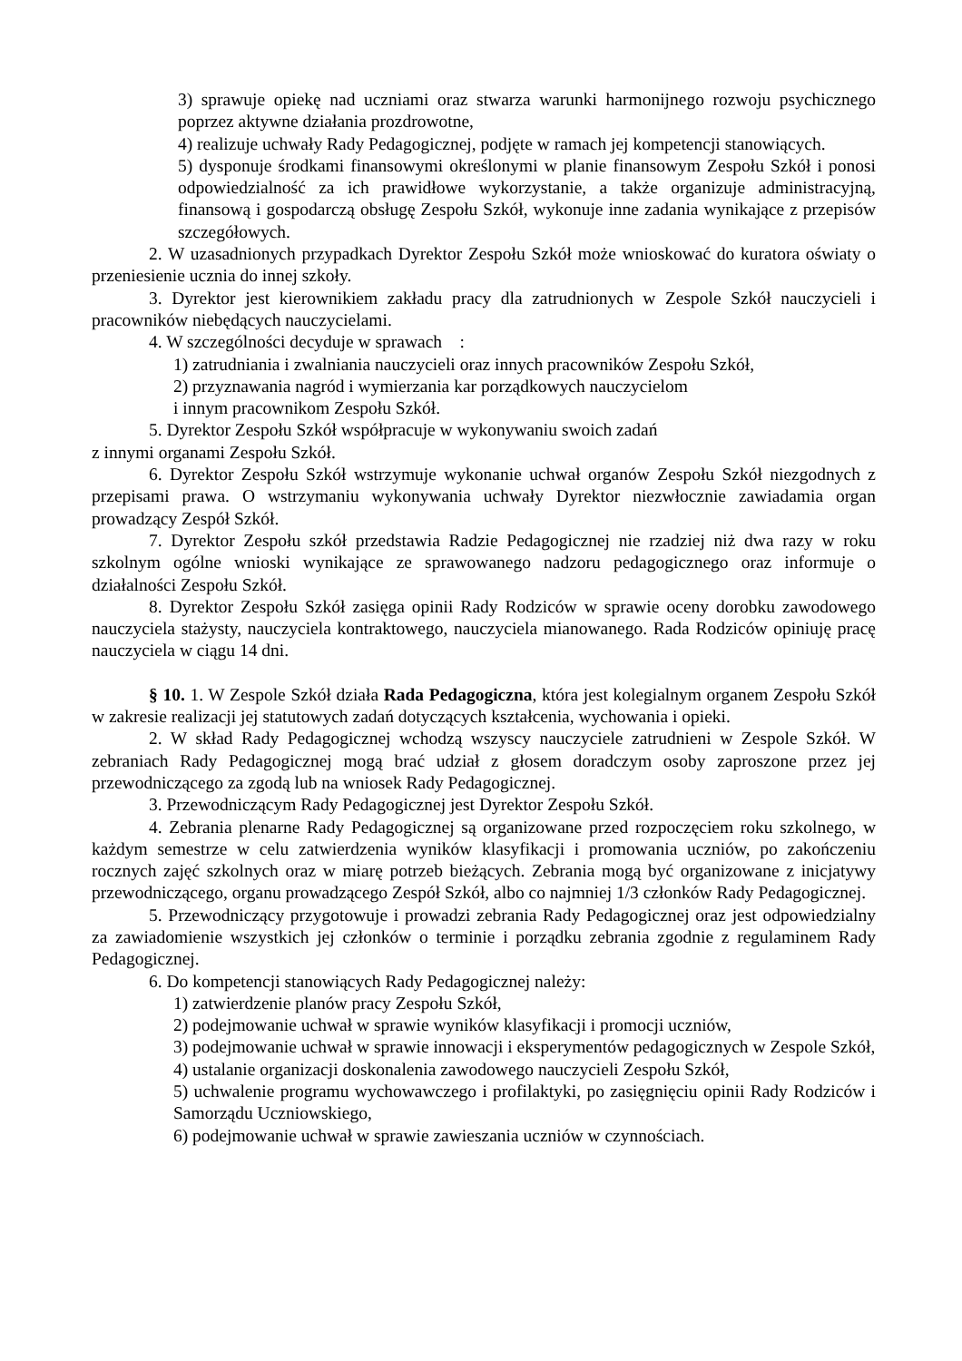3) sprawuje opiekę nad uczniami oraz stwarza warunki harmonijnego rozwoju psychicznego poprzez aktywne działania prozdrowotne,
4) realizuje uchwały Rady Pedagogicznej, podjęte w ramach jej kompetencji stanowiących.
5) dysponuje środkami finansowymi określonymi w planie finansowym Zespołu Szkół i ponosi odpowiedzialność za ich prawidłowe wykorzystanie, a także organizuje administracyjną, finansową i gospodarczą obsługę Zespołu Szkół, wykonuje inne zadania wynikające z przepisów szczegółowych.
2. W uzasadnionych przypadkach Dyrektor Zespołu Szkół może wnioskować do kuratora oświaty o przeniesienie ucznia do innej szkoły.
3. Dyrektor jest kierownikiem zakładu pracy dla zatrudnionych w Zespole Szkół nauczycieli i pracowników niebędących nauczycielami.
4. W szczególności decyduje w sprawach :
1) zatrudniania i zwalniania nauczycieli oraz innych pracowników Zespołu Szkół,
2) przyznawania nagród i wymierzania kar porządkowych nauczycielom
i innym pracownikom Zespołu Szkół.
5. Dyrektor Zespołu Szkół współpracuje w wykonywaniu swoich zadań
z innymi organami Zespołu Szkół.
6. Dyrektor Zespołu Szkół wstrzymuje wykonanie uchwał organów Zespołu Szkół niezgodnych z przepisami prawa. O wstrzymaniu wykonywania uchwały Dyrektor niezwłocznie zawiadamia organ prowadzący Zespół Szkół.
7. Dyrektor Zespołu szkół przedstawia Radzie Pedagogicznej nie rzadziej niż dwa razy w roku szkolnym ogólne wnioski wynikające ze sprawowanego nadzoru pedagogicznego oraz informuje o działalności Zespołu Szkół.
8. Dyrektor Zespołu Szkół zasięga opinii Rady Rodziców w sprawie oceny dorobku zawodowego nauczyciela stażysty, nauczyciela kontraktowego, nauczyciela mianowanego. Rada Rodziców opiniuję pracę nauczyciela w ciągu 14 dni.
§ 10. 1. W Zespole Szkół działa Rada Pedagogiczna, która jest kolegialnym organem Zespołu Szkół w zakresie realizacji jej statutowych zadań dotyczących kształcenia, wychowania i opieki.
2. W skład Rady Pedagogicznej wchodzą wszyscy nauczyciele zatrudnieni w Zespole Szkół. W zebraniach Rady Pedagogicznej mogą brać udział z głosem doradczym osoby zaproszone przez jej przewodniczącego za zgodą lub na wniosek Rady Pedagogicznej.
3. Przewodniczącym Rady Pedagogicznej jest Dyrektor Zespołu Szkół.
4. Zebrania plenarne Rady Pedagogicznej są organizowane przed rozpoczęciem roku szkolnego, w każdym semestrze w celu zatwierdzenia wyników klasyfikacji i promowania uczniów, po zakończeniu rocznych zajęć szkolnych oraz w miarę potrzeb bieżących. Zebrania mogą być organizowane z inicjatywy przewodniczącego, organu prowadzącego Zespół Szkół, albo co najmniej 1/3 członków Rady Pedagogicznej.
5. Przewodniczący przygotowuje i prowadzi zebrania Rady Pedagogicznej oraz jest odpowiedzialny za zawiadomienie wszystkich jej członków o terminie i porządku zebrania zgodnie z regulaminem Rady Pedagogicznej.
6. Do kompetencji stanowiących Rady Pedagogicznej należy:
1) zatwierdzenie planów pracy Zespołu Szkół,
2) podejmowanie uchwał w sprawie wyników klasyfikacji i promocji uczniów,
3) podejmowanie uchwał w sprawie innowacji i eksperymentów pedagogicznych w Zespole Szkół,
4) ustalanie organizacji doskonalenia zawodowego nauczycieli Zespołu Szkół,
5) uchwalenie programu wychowawczego i profilaktyki, po zasięgnięciu opinii Rady Rodziców i Samorządu Uczniowskiego,
6) podejmowanie uchwał w sprawie zawieszania uczniów w czynnościach.